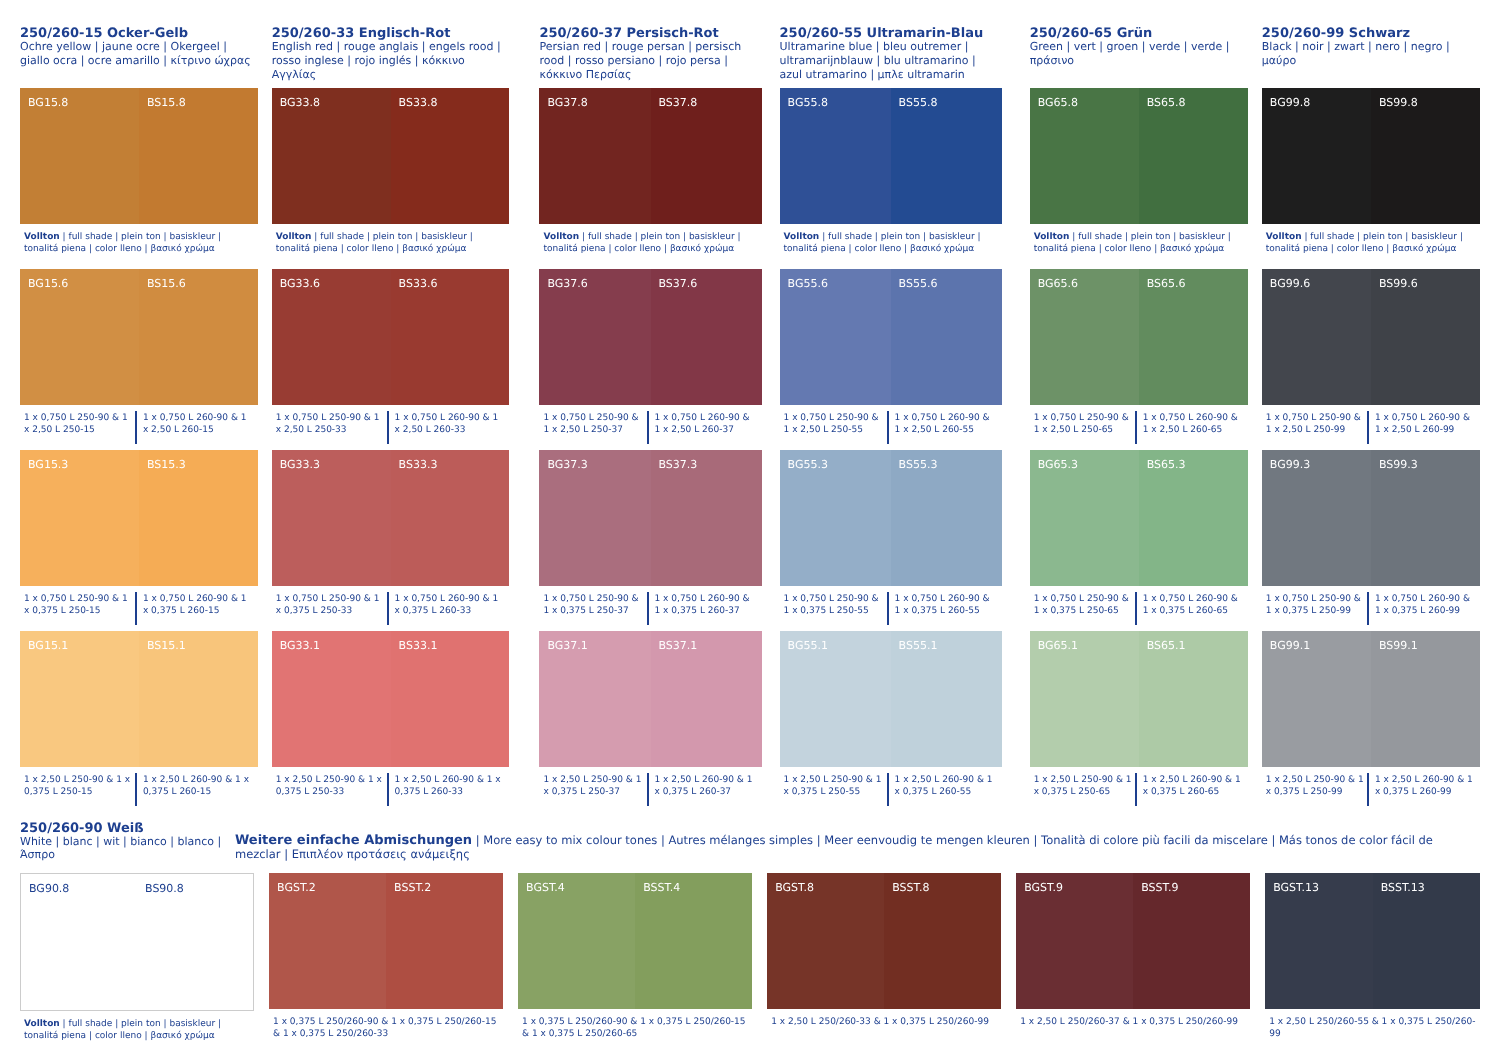250/260-15 Ocker-Gelb
Ochre yellow | jaune ocre | Okergeel | giallo ocra | ocre amarillo | κίτρινο ώχρας
BG15.8 BS15.8
Vollton | full shade | plein ton | basiskleur | tonalitá piena | color lleno | βασικό χρώμα
BG15.6 BS15.6
1 x 0,750 L 250-90 & 1 x 2,50 L 250-15
1 x 0,750 L 260-90 & 1 x 2,50 L 260-15
BG15.3 BS15.3
1 x 0,750 L 250-90 & 1 x 0,375 L 250-15
1 x 0,750 L 260-90 & 1 x 0,375 L 260-15
BG15.1 BS15.1
1 x 2,50 L 250-90 & 1 x 0,375 L 250-15
1 x 2,50 L 260-90 & 1 x 0,375 L 260-15
250/260-33 Englisch-Rot
English red | rouge anglais | engels rood | rosso inglese | rojo inglés | κόκκινο Αγγλίας
BG33.8 BS33.8
Vollton | full shade | plein ton | basiskleur | tonalitá piena | color lleno | βασικό χρώμα
BG33.6 BS33.6
1 x 0,750 L 250-90 & 1 x 2,50 L 250-33
1 x 0,750 L 260-90 & 1 x 2,50 L 260-33
BG33.3 BS33.3
1 x 0,750 L 250-90 & 1 x 0,375 L 250-33
1 x 0,750 L 260-90 & 1 x 0,375 L 260-33
BG33.1 BS33.1
1 x 2,50 L 250-90 & 1 x 0,375 L 250-33
1 x 2,50 L 260-90 & 1 x 0,375 L 260-33
250/260-37 Persisch-Rot
Persian red | rouge persan | persisch rood | rosso persiano | rojo persa | κόκκινο Περσίας
BG37.8 BS37.8
Vollton | full shade | plein ton | basiskleur | tonalitá piena | color lleno | βασικό χρώμα
BG37.6 BS37.6
1 x 0,750 L 250-90 & 1 x 2,50 L 250-37
1 x 0,750 L 260-90 & 1 x 2,50 L 260-37
BG37.3 BS37.3
1 x 0,750 L 250-90 & 1 x 0,375 L 250-37
1 x 0,750 L 260-90 & 1 x 0,375 L 260-37
BG37.1 BS37.1
1 x 2,50 L 250-90 & 1 x 0,375 L 250-37
1 x 2,50 L 260-90 & 1 x 0,375 L 260-37
250/260-55 Ultramarin-Blau
Ultramarine blue | bleu outremer | ultramarijnblauw | blu ultramarino | azul utramarino | μπλε ultramarin
BG55.8 BS55.8
Vollton | full shade | plein ton | basiskleur | tonalitá piena | color lleno | βασικό χρώμα
BG55.6 BS55.6
1 x 0,750 L 250-90 & 1 x 2,50 L 250-55
1 x 0,750 L 260-90 & 1 x 2,50 L 260-55
BG55.3 BS55.3
1 x 0,750 L 250-90 & 1 x 0,375 L 250-55
1 x 0,750 L 260-90 & 1 x 0,375 L 260-55
BG55.1 BS55.1
1 x 2,50 L 250-90 & 1 x 0,375 L 250-55
1 x 2,50 L 260-90 & 1 x 0,375 L 260-55
250/260-65 Grün
Green | vert | groen | verde | verde | πράσινο
BG65.8 BS65.8
Vollton | full shade | plein ton | basiskleur | tonalitá piena | color lleno | βασικό χρώμα
BG65.6 BS65.6
1 x 0,750 L 250-90 & 1 x 2,50 L 250-65
1 x 0,750 L 260-90 & 1 x 2,50 L 260-65
BG65.3 BS65.3
1 x 0,750 L 250-90 & 1 x 0,375 L 250-65
1 x 0,750 L 260-90 & 1 x 0,375 L 260-65
BG65.1 BS65.1
1 x 2,50 L 250-90 & 1 x 0,375 L 250-65
1 x 2,50 L 260-90 & 1 x 0,375 L 260-65
250/260-99 Schwarz
Black | noir | zwart | nero | negro | μαύρο
BG99.8 BS99.8
Vollton | full shade | plein ton | basiskleur | tonalitá piena | color lleno | βασικό χρώμα
BG99.6 BS99.6
1 x 0,750 L 250-90 & 1 x 2,50 L 250-99
1 x 0,750 L 260-90 & 1 x 2,50 L 260-99
BG99.3 BS99.3
1 x 0,750 L 250-90 & 1 x 0,375 L 250-99
1 x 0,750 L 260-90 & 1 x 0,375 L 260-99
BG99.1 BS99.1
1 x 2,50 L 250-90 & 1 x 0,375 L 250-99
1 x 2,50 L 260-90 & 1 x 0,375 L 260-99
250/260-90 Weiß
White | blanc | wit | bianco | blanco | Άσπρο
Weitere einfache Abmischungen | More easy to mix colour tones | Autres mélanges simples | Meer eenvoudig te mengen kleuren | Tonalità di colore più facili da miscelare | Más tonos de color fácil de mezclar | Επιπλέον προτάσεις ανάμειξης
BG90.8 BS90.8
Vollton | full shade | plein ton | basiskleur | tonalitá piena | color lleno | βασικό χρώμα
BGST.2 BSST.2
1 x 0,375 L 250/260-90 & 1 x 0,375 L 250/260-15 & 1 x 0,375 L 250/260-33
BGST.4 BSST.4
1 x 0,375 L 250/260-90 & 1 x 0,375 L 250/260-15 & 1 x 0,375 L 250/260-65
BGST.8 BSST.8
1 x 2,50 L 250/260-33 & 1 x 0,375 L 250/260-99
BGST.9 BSST.9
1 x 2,50 L 250/260-37 & 1 x 0,375 L 250/260-99
BGST.13 BSST.13
1 x 2,50 L 250/260-55 & 1 x 0,375 L 250/260-99